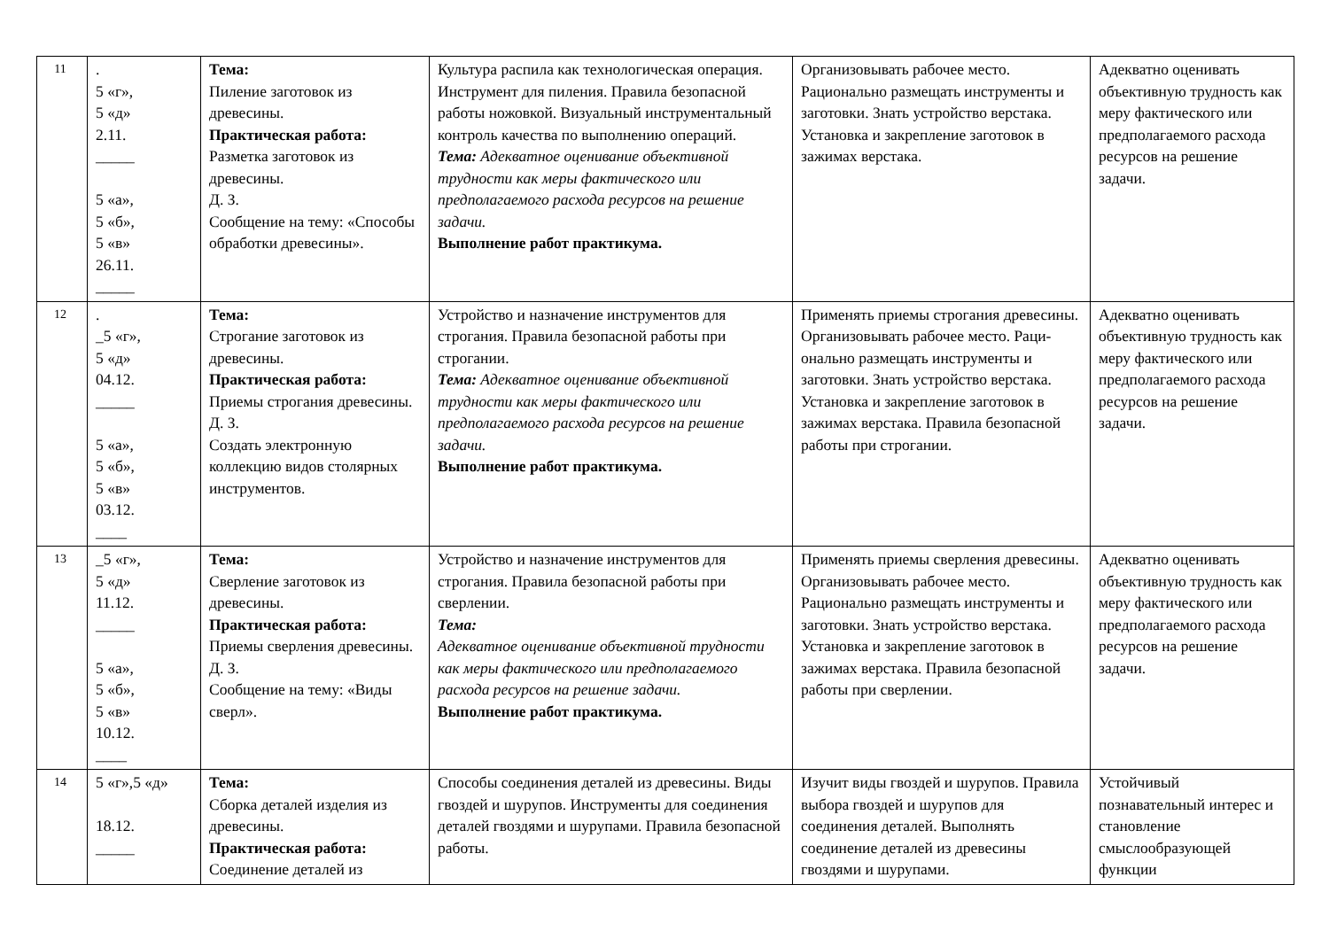| 11 | . 5 «г», 5 «д» 2.11. _____ 5 «а», 5 «б», 5 «в» 26.11. _____ | Тема: Пиление заготовок из древесины. Практическая работа: Разметка заготовок из древесины. Д. З. Сообщение на тему: «Способы обработки древесины». | Культура распила как технологическая операция. Инструмент для пиления. Правила безопасной работы ножовкой. Визуальный инструментальный контроль качества по выполнению операций. Тема: Адекватное оценивание объективной трудности как меры фактического или предполагаемого расхода ресурсов на решение задачи. Выполнение работ практикума. | Организовывать рабочее место. Рационально размещать инструменты и заготовки. Знать устройство верстака. Установка и закрепление заготовок в зажимах верстака. | Адекватно оценивать объективную трудность как меру фактического или предполагаемого расхода ресурсов на решение задачи. |
| 12 | . _5 «г», 5 «д» 04.12. _____ 5 «а», 5 «б», 5 «в» 03.12. ____ | Тема: Строгание заготовок из древесины. Практическая работа: Приемы строгания древесины. Д. З. Создать электронную коллекцию видов столярных инструментов. | Устройство и назначение инструментов для строгания. Правила безопасной работы при строгании. Тема: Адекватное оценивание объективной трудности как меры фактического или предполагаемого расхода ресурсов на решение задачи. Выполнение работ практикума. | Применять приемы строгания древесины. Организовывать рабочее место. Раци-онально размещать инструменты и заготовки. Знать устройство верстака. Установка и закрепление заготовок в зажимах верстака. Правила безопасной работы при строгании. | Адекватно оценивать объективную трудность как меру фактического или предполагаемого расхода ресурсов на решение задачи. |
| 13 | _5 «г», 5 «д» 11.12. _____ 5 «а», 5 «б», 5 «в» 10.12. ____ | Тема: Сверление заготовок из древесины. Практическая работа: Приемы сверления древесины. Д. З. Сообщение на тему: «Виды сверл». | Устройство и назначение инструментов для строгания. Правила безопасной работы при сверлении. Тема: Адекватное оценивание объективной трудности как меры фактического или предполагаемого расхода ресурсов на решение задачи. Выполнение работ практикума. | Применять приемы сверления древесины. Организовывать рабочее место. Рационально размещать инструменты и заготовки. Знать устройство верстака. Установка и закрепление заготовок в зажимах верстака. Правила безопасной работы при сверлении. | Адекватно оценивать объективную трудность как меру фактического или предполагаемого расхода ресурсов на решение задачи. |
| 14 | 5 «г»,5 «д» 18.12. _____ | Тема: Сборка деталей изделия из древесины. Практическая работа: Соединение деталей из | Способы соединения деталей из древесины. Виды гвоздей и шурупов. Инструменты для соединения деталей гвоздями и шурупами. Правила безопасной работы. | Изучит виды гвоздей и шурупов. Правила выбора гвоздей и шурупов для соединения деталей. Выполнять соединение деталей из древесины гвоздями и шурупами. | Устойчивый познавательный интерес и становление смыслообразующей функции |